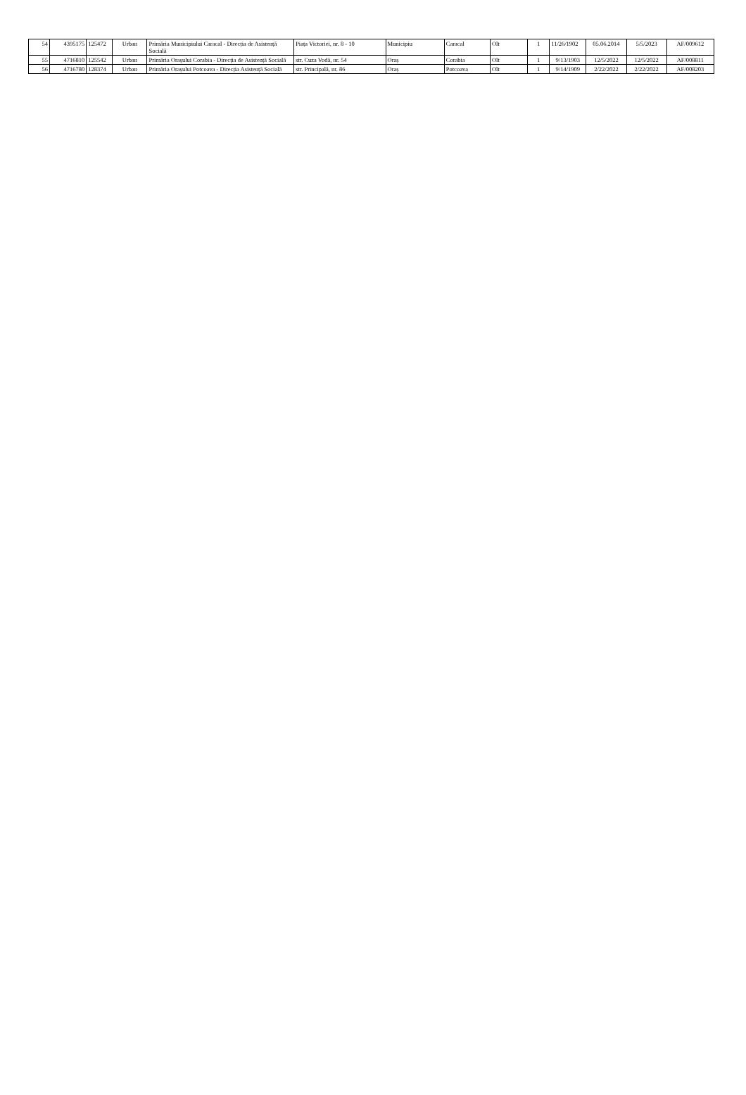| 54 | 4395175 | 125472 | Urban | Primăria Municipiului Caracal - Direcția de Asistență Socială | Piața Victoriei, nr. 8 - 10 | Municipiu | Caracal | Olt | 1 | 11/26/1902 | 05.06.2014 | 5/5/2023 | AF/009612 |
| 55 | 4716810 | 125542 | Urban | Primăria Orașului Corabia - Direcția de Asistență Socială | str. Cuza Vodă, nr. 54 | Oraș | Corabia | Olt | 1 | 9/13/1903 | 12/5/2022 | 12/5/2022 | AF/008811 |
| 56 | 4716780 | 128374 | Urban | Primăria Orașului Potcoava - Direcția Asistență Socială | str. Principală, nr. 86 | Oraș | Potcoava | Olt | 1 | 9/14/1909 | 2/22/2022 | 2/22/2022 | AF/008203 |